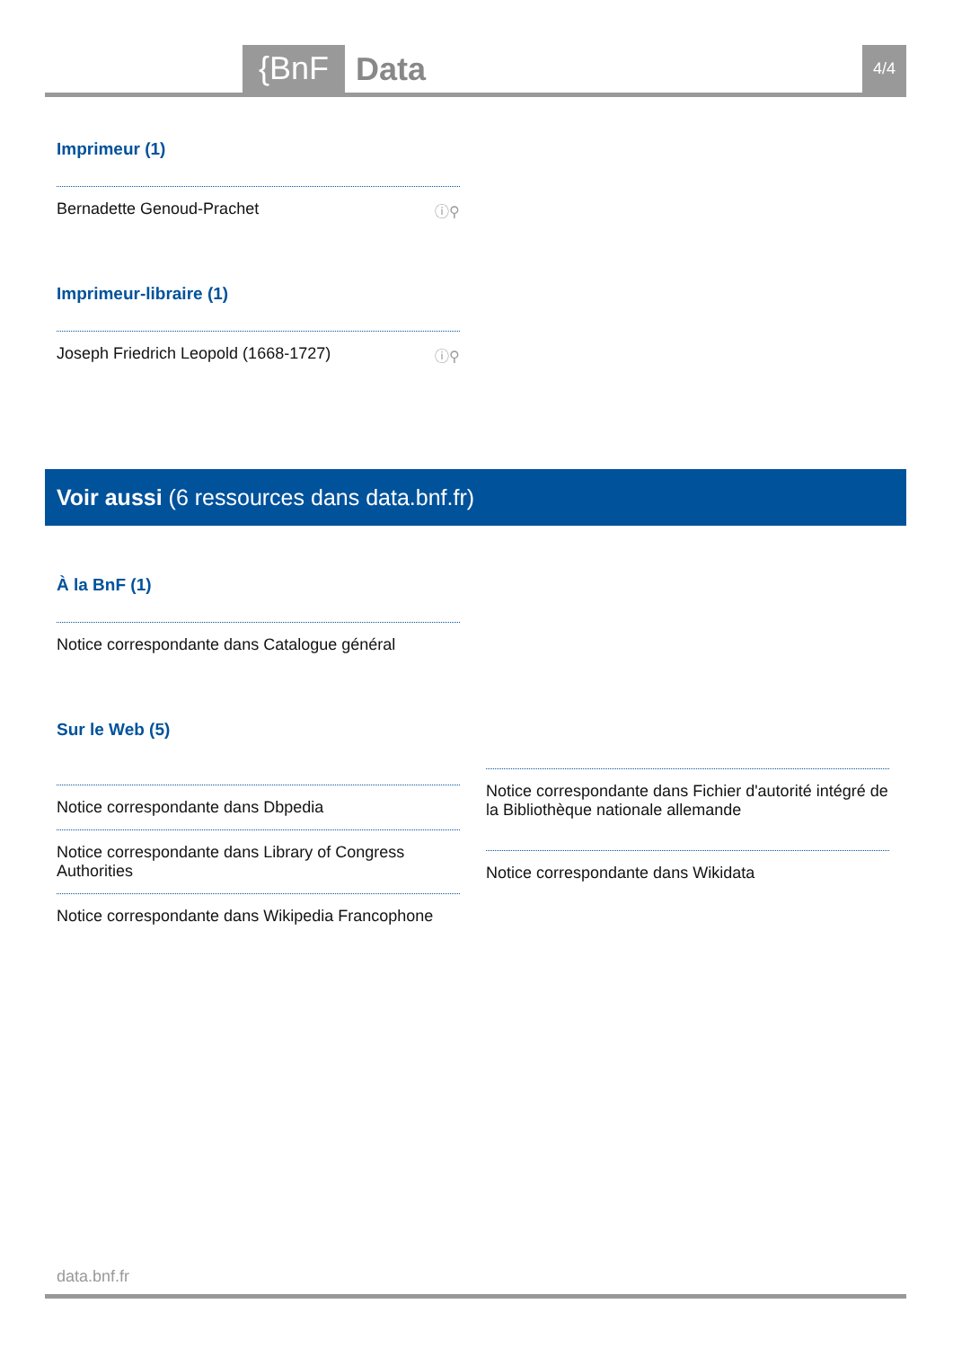{BnF Data 4/4
Imprimeur (1)
Bernadette Genoud-Prachet ⓘ⚲
Imprimeur-libraire (1)
Joseph Friedrich Leopold (1668-1727) ⓘ⚲
Voir aussi (6 ressources dans data.bnf.fr)
À la BnF (1)
Notice correspondante dans Catalogue général
Sur le Web (5)
Notice correspondante dans Dbpedia
Notice correspondante dans Library of Congress Authorities
Notice correspondante dans Wikipedia Francophone
Notice correspondante dans Fichier d'autorité intégré de la Bibliothèque nationale allemande
Notice correspondante dans Wikidata
data.bnf.fr